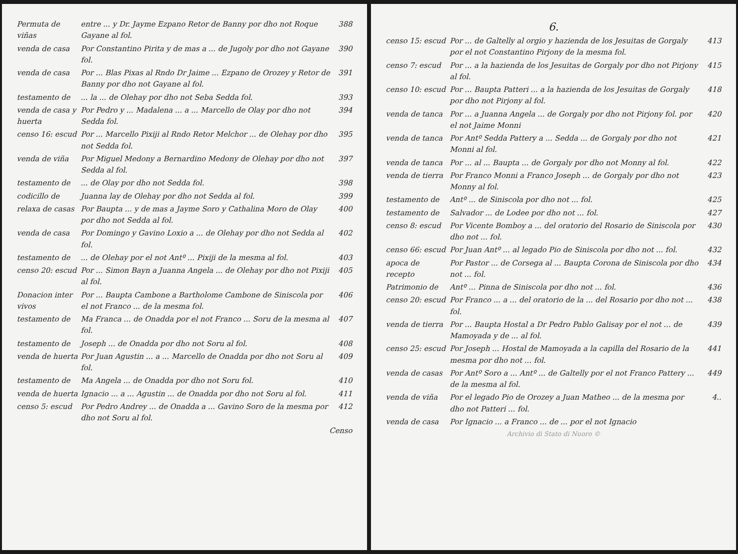Permuta de viñas
entre ... y Dr. Jayme Ezpano Retor de Banny por dho not Roque Gayane al fol.
388
venda de casa Por Constantino Pirita y de mas a ... de Jugoly por dho not Gayane fol.
390
venda de casa Por ... Blas Pixas al Rndo Dr Jaime ... Ezpano de Orozey y Retor de Banny por dho not Gayane al fol.
391
testamento de ... la ... de Olehay por dho not Seba Sedda fol.
393
venda de casa y huerta
Por Pedro y ... Madalena ... a ... Marcello de Olay por dho not Sedda fol.
394
censo 16: escud
Por ... Marcello Pixiji al Rndo Retor Melchor ... de Olehay por dho not Sedda fol.
395
venda de viña Por Miguel Medony a Bernardino Medony de Olehay por dho not Sedda al fol.
397
testamento de ... de Olay por dho not Sedda fol.
398
codicillo de Juanna lay de Olehay por dho not Sedda al fol.
399
relaxa de casas
Por Baupta ... y de mas a Jayme Soro y Cathalina Moro de Olay por dho not Sedda al fol.
400
venda de casa Por Domingo y Gavino Loxio a ... de Olehay por dho not Sedda al fol.
402
testamento de ... de Olehay por el not Antº ... Pixiji de la mesma al fol.
403
censo 20: escud
Por ... Simon Bayn a Juanna Angela ... de Olehay por dho not Pixiji al fol.
405
Donacion inter vivos
Por ... Baupta Cambone a Bartholome Cambone de Siniscola por el not Franco ... de la mesma fol.
406
testamento de Ma Franca ... de Onadda por el not Franco ... Soru de la mesma al fol.
407
testamento de Joseph ... de Onadda por dho not Soru al fol.
408
venda de huerta
Por Juan Agustin ... a ... Marcello de Onadda por dho not Soru al fol.
409
testamento de Ma Angela ... de Onadda por dho not Soru fol.
410
venda de huerta
Ignacio ... a ... Agustin ... de Onadda por dho not Soru al fol.
411
censo 5: escud Por Pedro Andrey ... de Onadda a ... Gavino Soro de la mesma por dho not Soru al fol.
412
Censo
6.
censo 15: escud
Por ... de Galtelly al orgio y hazienda de los Jesuitas de Gorgaly por el not Constantino Pirjony de la mesma fol.
413
censo 7: escud Por ... a la hazienda de los Jesuitas de Gorgaly por dho not Pirjony al fol.
415
censo 10: escud
Por ... Baupta Patteri ... a la hazienda de los Jesuitas de Gorgaly por dho not Pirjony al fol.
418
venda de tanca Por ... a Juanna Angela ... de Gorgaly por dho not Pirjony fol. por el not Jaime Monni
420
venda de tanca Por Antº Sedda Pattery a ... Sedda ... de Gorgaly por dho not Monni al fol.
421
venda de tanca Por ... al ... Baupta ... de Gorgaly por dho not Monny al fol.
422
venda de tierra
Por Franco Monni a Franco Joseph ... de Gorgaly por dho not Monny al fol.
423
testamento de Antº ... de Siniscola por dho not ... fol.
425
testamento de Salvador ... de Lodee por dho not ... fol.
427
censo 8: escud Por Vicente Bomboy a ... del oratorio del Rosario de Siniscola por dho not ... fol.
430
censo 66: escud
Por Juan Antº ... al legado Pio de Siniscola por dho not ... fol.
432
apoca de recepto
Por Pastor ... de Corsega al ... Baupta Corona de Siniscola por dho not ... fol.
434
Patrimonio de Antº ... Pinna de Siniscola por dho not ... fol.
436
censo 20: escud
Por Franco ... a ... del oratorio de la ... del Rosario por dho not ... fol.
438
venda de tierra
Por ... Baupta Hostal a Dr Pedro Pablo Galisay por el not ... de Mamoyada y de ... al fol.
439
censo 25: escud
Por Joseph ... Hostal de Mamoyada a la capilla del Rosario de la mesma por dho not ... fol.
441
venda de casas Por Antº Soro a ... Antº ... de Galtelly por el not Franco Pattery ... de la mesma al fol.
449
venda de viña Por el legado Pio de Orozey a Juan Matheo ... de la mesma por dho not Patteri ... fol.
4..
venda de casa Por Ignacio ... a Franco ... de ... por el not Ignacio
Archivio di Stato di Nuoro ©